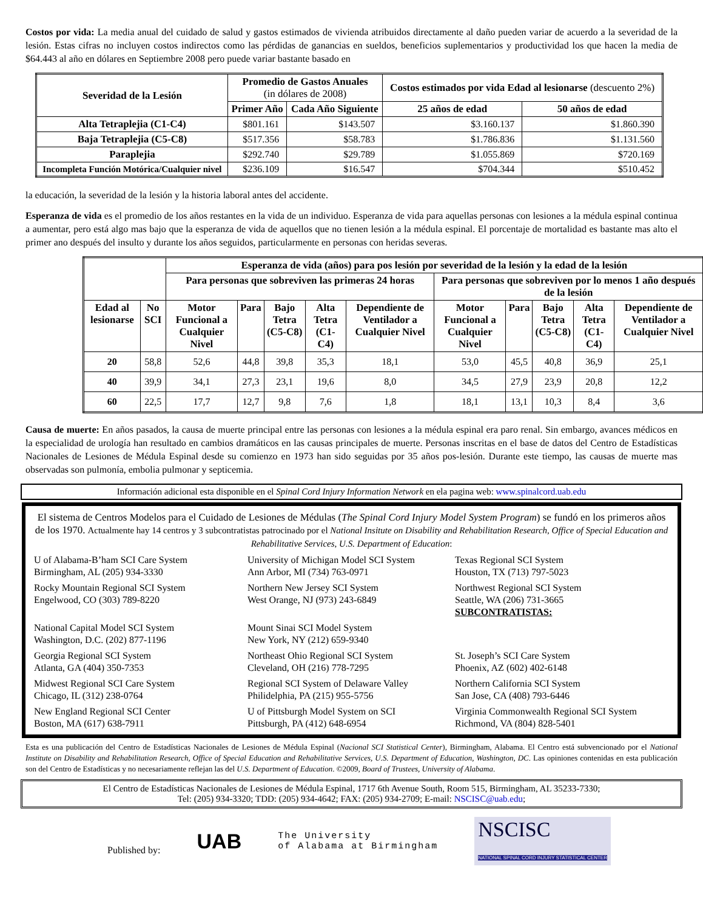Costos por vida: La media anual del cuidado de salud y gastos estimados de vivienda atribuidos directamente al daño pueden variar de acuerdo a la severidad de la lesión. Estas cifras no incluyen costos indirectos como las pérdidas de ganancias en sueldos, beneficios suplementarios y productividad los que hacen la media de $64.443 al año en dólares en Septiembre 2008 pero puede variar bastante basado en
| Severidad de la Lesión | Promedio de Gastos Anuales (in dólares de 2008) | | Costos estimados por vida Edad al lesionarse (descuento 2%) | |
| --- | --- | --- | --- | --- |
| | Primer Año | Cada Año Siguiente | 25 años de edad | 50 años de edad |
| Alta Tetraplejia (C1-C4) | $801.161 | $143.507 | $3.160.137 | $1.860.390 |
| Baja Tetraplejia (C5-C8) | $517.356 | $58.783 | $1.786.836 | $1.131.560 |
| Paraplejia | $292.740 | $29.789 | $1.055.869 | $720.169 |
| Incompleta Función Motórica/Cualquier nivel | $236.109 | $16.547 | $704.344 | $510.452 |
la educación, la severidad de la lesión y la historia laboral antes del accidente.
Esperanza de vida es el promedio de los años restantes en la vida de un individuo. Esperanza de vida para aquellas personas con lesiones a la médula espinal continua a aumentar, pero está algo mas bajo que la esperanza de vida de aquellos que no tienen lesión a la médula espinal. El porcentaje de mortalidad es bastante mas alto el primer ano después del insulto y durante los años seguidos, particularmente en personas con heridas severas.
| | | Esperanza de vida (años) para pos lesión por severidad de la lesión y la edad de la lesión | | | | | | | | | |
| --- | --- | --- | --- | --- | --- | --- | --- | --- | --- | --- | --- |
| | | Para personas que sobreviven las primeras 24 horas | | | | | Para personas que sobreviven por lo menos 1 año después de la lesión | | | | |
| Edad al lesionarse | No SCI | Motor Funcional a Cualquier Nivel | Para | Bajo Tetra (C5-C8) | Alta Tetra (C1-C4) | Dependiente de Ventilador a Cualquier Nivel | Motor Funcional a Cualquier Nivel | Para | Bajo Tetra (C5-C8) | Alta Tetra (C1-C4) | Dependiente de Ventilador a Cualquier Nivel |
| 20 | 58,8 | 52,6 | 44,8 | 39,8 | 35,3 | 18,1 | 53,0 | 45,5 | 40,8 | 36,9 | 25,1 |
| 40 | 39,9 | 34,1 | 27,3 | 23,1 | 19,6 | 8,0 | 34,5 | 27,9 | 23,9 | 20,8 | 12,2 |
| 60 | 22,5 | 17,7 | 12,7 | 9,8 | 7,6 | 1,8 | 18,1 | 13,1 | 10,3 | 8,4 | 3,6 |
Causa de muerte: En años pasados, la causa de muerte principal entre las personas con lesiones a la médula espinal era paro renal. Sin embargo, avances médicos en la especialidad de urología han resultado en cambios dramáticos en las causas principales de muerte. Personas inscritas en el base de datos del Centro de Estadísticas Nacionales de Lesiones de Médula Espinal desde su comienzo en 1973 han sido seguidas por 35 años pos-lesión. Durante este tiempo, las causas de muerte mas observadas son pulmonía, embolia pulmonar y septicemia.
Información adicional esta disponible en el Spinal Cord Injury Information Network en ela pagina web: www.spinalcord.uab.edu
El sistema de Centros Modelos para el Cuidado de Lesiones de Médulas (The Spinal Cord Injury Model System Program) se fundó en los primeros años de los 1970. Actualmente hay 14 centros y 3 subcontratistas patrocinado por el National Insitute on Disability and Rehabilitation Research, Office of Special Education and Rehabilitative Services, U.S. Department of Education:
U of Alabama-B’ham SCI Care System
Birmingham, AL (205) 934-3330
University of Michigan Model SCI System
Ann Arbor, MI (734) 763-0971
Texas Regional SCI System
Houston, TX (713) 797-5023
Rocky Mountain Regional SCI System
Engelwood, CO (303) 789-8220
Northern New Jersey SCI System
West Orange, NJ (973) 243-6849
Northwest Regional SCI System
Seattle, WA (206) 731-3665
SUBCONTRATISTAS:
National Capital Model SCI System
Washington, D.C. (202) 877-1196
Mount Sinai SCI Model System
New York, NY (212) 659-9340
Georgia Regional SCI System
Atlanta, GA (404) 350-7353
Northeast Ohio Regional SCI System
Cleveland, OH (216) 778-7295
St. Joseph’s SCI Care System
Phoenix, AZ (602) 402-6148
Midwest Regional SCI Care System
Chicago, IL (312) 238-0764
Regional SCI System of Delaware Valley
Philidelphia, PA (215) 955-5756
Northern California SCI System
San Jose, CA (408) 793-6446
New England Regional SCI Center
Boston, MA (617) 638-7911
U of Pittsburgh Model System on SCI
Pittsburgh, PA (412) 648-6954
Virginia Commonwealth Regional SCI System
Richmond, VA (804) 828-5401
Esta es una publicación del Centro de Estadísticas Nacionales de Lesiones de Médula Espinal (Nacional SCI Statistical Center), Birmingham, Alabama. El Centro está subvencionado por el National Institute on Disability and Rehabilitation Research, Office of Special Education and Rehabilitative Services, U.S. Department of Education, Washington, DC. Las opiniones contenidas en esta publicación son del Centro de Estadísticas y no necesariamente reflejan las del U.S. Department of Education. ©2009, Board of Trustees, University of Alabama.
El Centro de Estadísticas Nacionales de Lesiones de Médula Espinal, 1717 6th Avenue South, Room 515, Birmingham, AL 35233-7330;
Tel: (205) 934-3320; TDD: (205) 934-4642; FAX: (205) 934-2709; E-mail: NSCISC@uab.edu;
Published by: UAB The University
of Alabama at Birmingham NSCISC
NATIONAL SPINAL CORD INJURY STATISTICAL CENTER